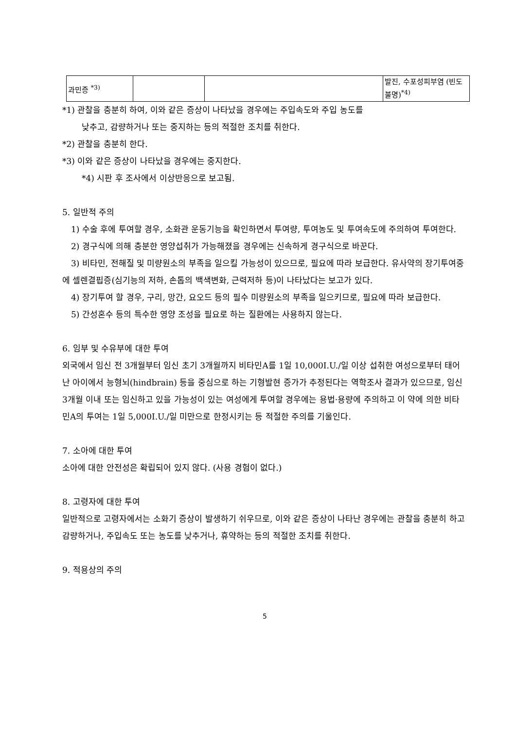| 과민증 <sup>*3)</sup> | | | 발진, 수포성피부염 (빈도불명)<sup>*4)</sup> |
*1) 관찰을 충분히 하여, 이와 같은 증상이 나타났을 경우에는 주입속도와 주입 농도를
낮추고, 감량하거나 또는 중지하는 등의 적절한 조치를 취한다.
*2) 관찰을 충분히 한다.
*3) 이와 같은 증상이 나타났을 경우에는 중지한다.
*4) 시판 후 조사에서 이상반응으로 보고됨.
5. 일반적 주의
1) 수술 후에 투여할 경우, 소화관 운동기능을 확인하면서 투여량, 투여농도 및 투여속도에 주의하여 투여한다.
2) 경구식에 의해 충분한 영양섭취가 가능해졌을 경우에는 신속하게 경구식으로 바꾼다.
3) 비타민, 전해질 및 미량원소의 부족을 일으킬 가능성이 있으므로, 필요에 따라 보급한다. 유사약의 장기투여중에 셀렌결핍증(심기능의 저하, 손톱의 백색변화, 근력저하 등)이 나타났다는 보고가 있다.
4) 장기투여 할 경우, 구리, 망간, 요오드 등의 필수 미량원소의 부족을 일으키므로, 필요에 따라 보급한다.
5) 간성혼수 등의 특수한 영양 조성을 필요로 하는 질환에는 사용하지 않는다.
6. 임부 및 수유부에 대한 투여
외국에서 임신 전 3개월부터 임신 초기 3개월까지 비타민A를 1일 10,000I.U./일 이상 섭취한 여성으로부터 태어난 아이에서 능형뇌(hindbrain) 등을 중심으로 하는 기형발현 증가가 추정된다는 역학조사 결과가 있으므로, 임신 3개월 이내 또는 임신하고 있을 가능성이 있는 여성에게 투여할 경우에는 용법·용량에 주의하고 이 약에 의한 비타민A의 투여는 1일 5,000I.U./일 미만으로 한정시키는 등 적절한 주의를 기울인다.
7. 소아에 대한 투여
소아에 대한 안전성은 확립되어 있지 않다. (사용 경험이 없다.)
8. 고령자에 대한 투여
일반적으로 고령자에서는 소화기 증상이 발생하기 쉬우므로, 이와 같은 증상이 나타난 경우에는 관찰을 충분히 하고 감량하거나, 주입속도 또는 농도를 낮추거나, 휴약하는 등의 적절한 조치를 취한다.
9. 적용상의 주의
5